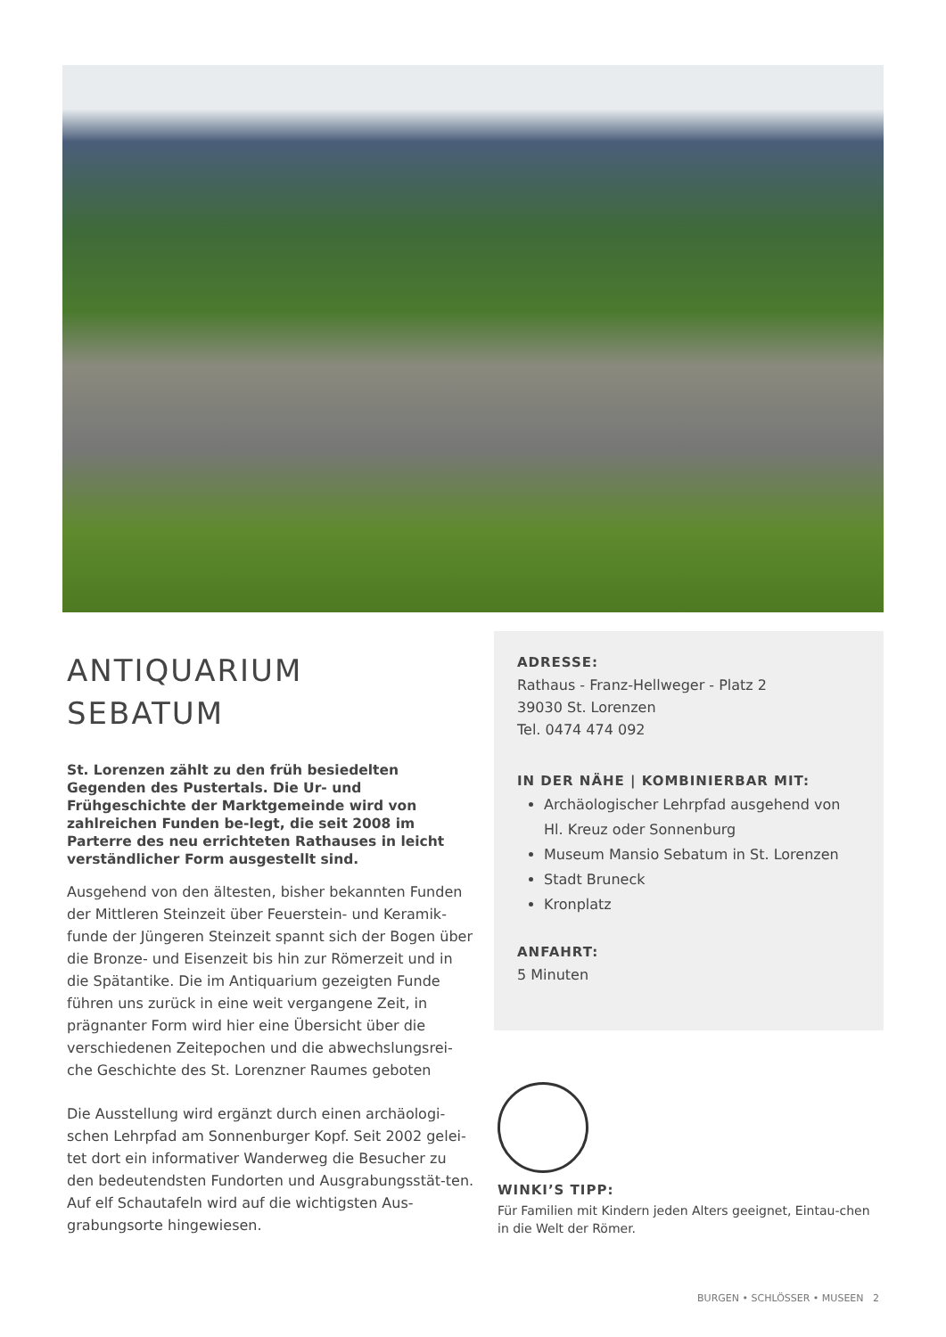ANTIQUARIUM
SEBATUM
St. Lorenzen zählt zu den früh besiedelten Gegenden des Pustertals. Die Ur- und Frühgeschichte der Marktgemeinde wird von zahlreichen Funden be-legt, die seit 2008 im Parterre des neu errichteten Rathauses in leicht verständlicher Form ausgestellt sind.
Ausgehend von den ältesten, bisher bekannten Funden der Mittleren Steinzeit über Feuerstein- und Keramik-funde der Jüngeren Steinzeit spannt sich der Bogen über die Bronze- und Eisenzeit bis hin zur Römerzeit und in die Spätantike. Die im Antiquarium gezeigten Funde führen uns zurück in eine weit vergangene Zeit, in prägnanter Form wird hier eine Übersicht über die verschiedenen Zeitepochen und die abwechslungsrei-che Geschichte des St. Lorenzner Raumes geboten
Die Ausstellung wird ergänzt durch einen archäologi-schen Lehrpfad am Sonnenburger Kopf. Seit 2002 gelei-tet dort ein informativer Wanderweg die Besucher zu den bedeutendsten Fundorten und Ausgrabungsstät-ten. Auf elf Schautafeln wird auf die wichtigsten Aus-grabungsorte hingewiesen.
ADRESSE:
Rathaus - Franz-Hellweger - Platz 2
39030 St. Lorenzen
Tel. 0474 474 092
IN DER NÄHE | KOMBINIERBAR MIT:
Archäologischer Lehrpfad ausgehend von Hl. Kreuz oder Sonnenburg
Museum Mansio Sebatum in St. Lorenzen
Stadt Bruneck
Kronplatz
ANFAHRT:
5 Minuten
WINKI’S TIPP:
Für Familien mit Kindern jeden Alters geeignet, Eintau-chen in die Welt der Römer.
BURGEN • SCHLÖSSER • MUSEEN 2